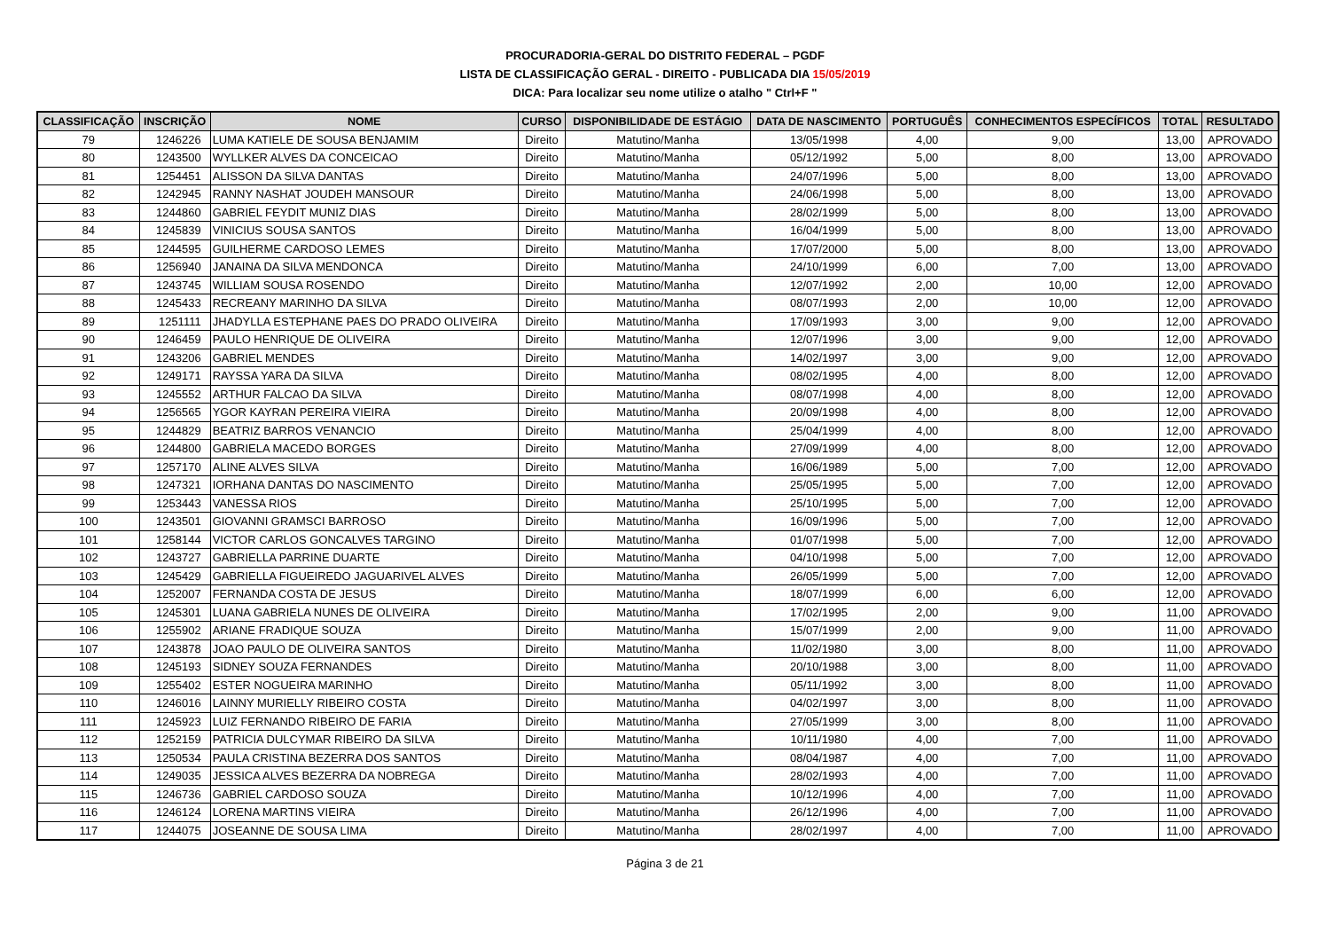PROCURADORIA-GERAL DO DISTRITO FEDERAL – PGDF
LISTA DE CLASSIFICAÇÃO GERAL - DIREITO - PUBLICADA DIA 15/05/2019
DICA: Para localizar seu nome utilize o atalho " Ctrl+F "
| CLASSIFICAÇÃO | INSCRIÇÃO | NOME | CURSO | DISPONIBILIDADE DE ESTÁGIO | DATA DE NASCIMENTO | PORTUGUÊS | CONHECIMENTOS ESPECÍFICOS | TOTAL | RESULTADO |
| --- | --- | --- | --- | --- | --- | --- | --- | --- | --- |
| 79 | 1246226 | LUMA KATIELE DE SOUSA BENJAMIM | Direito | Matutino/Manha | 13/05/1998 | 4,00 | 9,00 | 13,00 | APROVADO |
| 80 | 1243500 | WYLLKER ALVES DA CONCEICAO | Direito | Matutino/Manha | 05/12/1992 | 5,00 | 8,00 | 13,00 | APROVADO |
| 81 | 1254451 | ALISSON DA SILVA DANTAS | Direito | Matutino/Manha | 24/07/1996 | 5,00 | 8,00 | 13,00 | APROVADO |
| 82 | 1242945 | RANNY NASHAT JOUDEH MANSOUR | Direito | Matutino/Manha | 24/06/1998 | 5,00 | 8,00 | 13,00 | APROVADO |
| 83 | 1244860 | GABRIEL FEYDIT MUNIZ DIAS | Direito | Matutino/Manha | 28/02/1999 | 5,00 | 8,00 | 13,00 | APROVADO |
| 84 | 1245839 | VINICIUS SOUSA SANTOS | Direito | Matutino/Manha | 16/04/1999 | 5,00 | 8,00 | 13,00 | APROVADO |
| 85 | 1244595 | GUILHERME CARDOSO LEMES | Direito | Matutino/Manha | 17/07/2000 | 5,00 | 8,00 | 13,00 | APROVADO |
| 86 | 1256940 | JANAINA DA SILVA MENDONCA | Direito | Matutino/Manha | 24/10/1999 | 6,00 | 7,00 | 13,00 | APROVADO |
| 87 | 1243745 | WILLIAM SOUSA ROSENDO | Direito | Matutino/Manha | 12/07/1992 | 2,00 | 10,00 | 12,00 | APROVADO |
| 88 | 1245433 | RECREANY MARINHO DA SILVA | Direito | Matutino/Manha | 08/07/1993 | 2,00 | 10,00 | 12,00 | APROVADO |
| 89 | 1251111 | JHADYLLA ESTEPHANE PAES DO PRADO OLIVEIRA | Direito | Matutino/Manha | 17/09/1993 | 3,00 | 9,00 | 12,00 | APROVADO |
| 90 | 1246459 | PAULO HENRIQUE DE OLIVEIRA | Direito | Matutino/Manha | 12/07/1996 | 3,00 | 9,00 | 12,00 | APROVADO |
| 91 | 1243206 | GABRIEL MENDES | Direito | Matutino/Manha | 14/02/1997 | 3,00 | 9,00 | 12,00 | APROVADO |
| 92 | 1249171 | RAYSSA YARA DA SILVA | Direito | Matutino/Manha | 08/02/1995 | 4,00 | 8,00 | 12,00 | APROVADO |
| 93 | 1245552 | ARTHUR FALCAO DA SILVA | Direito | Matutino/Manha | 08/07/1998 | 4,00 | 8,00 | 12,00 | APROVADO |
| 94 | 1256565 | YGOR KAYRAN PEREIRA VIEIRA | Direito | Matutino/Manha | 20/09/1998 | 4,00 | 8,00 | 12,00 | APROVADO |
| 95 | 1244829 | BEATRIZ BARROS VENANCIO | Direito | Matutino/Manha | 25/04/1999 | 4,00 | 8,00 | 12,00 | APROVADO |
| 96 | 1244800 | GABRIELA MACEDO BORGES | Direito | Matutino/Manha | 27/09/1999 | 4,00 | 8,00 | 12,00 | APROVADO |
| 97 | 1257170 | ALINE ALVES SILVA | Direito | Matutino/Manha | 16/06/1989 | 5,00 | 7,00 | 12,00 | APROVADO |
| 98 | 1247321 | IORHANA DANTAS DO NASCIMENTO | Direito | Matutino/Manha | 25/05/1995 | 5,00 | 7,00 | 12,00 | APROVADO |
| 99 | 1253443 | VANESSA RIOS | Direito | Matutino/Manha | 25/10/1995 | 5,00 | 7,00 | 12,00 | APROVADO |
| 100 | 1243501 | GIOVANNI GRAMSCI BARROSO | Direito | Matutino/Manha | 16/09/1996 | 5,00 | 7,00 | 12,00 | APROVADO |
| 101 | 1258144 | VICTOR CARLOS GONCALVES TARGINO | Direito | Matutino/Manha | 01/07/1998 | 5,00 | 7,00 | 12,00 | APROVADO |
| 102 | 1243727 | GABRIELLA PARRINE DUARTE | Direito | Matutino/Manha | 04/10/1998 | 5,00 | 7,00 | 12,00 | APROVADO |
| 103 | 1245429 | GABRIELLA FIGUEIREDO JAGUARIVEL ALVES | Direito | Matutino/Manha | 26/05/1999 | 5,00 | 7,00 | 12,00 | APROVADO |
| 104 | 1252007 | FERNANDA COSTA DE JESUS | Direito | Matutino/Manha | 18/07/1999 | 6,00 | 6,00 | 12,00 | APROVADO |
| 105 | 1245301 | LUANA GABRIELA NUNES DE OLIVEIRA | Direito | Matutino/Manha | 17/02/1995 | 2,00 | 9,00 | 11,00 | APROVADO |
| 106 | 1255902 | ARIANE FRADIQUE SOUZA | Direito | Matutino/Manha | 15/07/1999 | 2,00 | 9,00 | 11,00 | APROVADO |
| 107 | 1243878 | JOAO PAULO DE OLIVEIRA SANTOS | Direito | Matutino/Manha | 11/02/1980 | 3,00 | 8,00 | 11,00 | APROVADO |
| 108 | 1245193 | SIDNEY SOUZA FERNANDES | Direito | Matutino/Manha | 20/10/1988 | 3,00 | 8,00 | 11,00 | APROVADO |
| 109 | 1255402 | ESTER NOGUEIRA MARINHO | Direito | Matutino/Manha | 05/11/1992 | 3,00 | 8,00 | 11,00 | APROVADO |
| 110 | 1246016 | LAINNY MURIELLY RIBEIRO COSTA | Direito | Matutino/Manha | 04/02/1997 | 3,00 | 8,00 | 11,00 | APROVADO |
| 111 | 1245923 | LUIZ FERNANDO RIBEIRO DE FARIA | Direito | Matutino/Manha | 27/05/1999 | 3,00 | 8,00 | 11,00 | APROVADO |
| 112 | 1252159 | PATRICIA DULCYMAR RIBEIRO DA SILVA | Direito | Matutino/Manha | 10/11/1980 | 4,00 | 7,00 | 11,00 | APROVADO |
| 113 | 1250534 | PAULA CRISTINA BEZERRA DOS SANTOS | Direito | Matutino/Manha | 08/04/1987 | 4,00 | 7,00 | 11,00 | APROVADO |
| 114 | 1249035 | JESSICA ALVES BEZERRA DA NOBREGA | Direito | Matutino/Manha | 28/02/1993 | 4,00 | 7,00 | 11,00 | APROVADO |
| 115 | 1246736 | GABRIEL CARDOSO SOUZA | Direito | Matutino/Manha | 10/12/1996 | 4,00 | 7,00 | 11,00 | APROVADO |
| 116 | 1246124 | LORENA MARTINS VIEIRA | Direito | Matutino/Manha | 26/12/1996 | 4,00 | 7,00 | 11,00 | APROVADO |
| 117 | 1244075 | JOSEANNE DE SOUSA LIMA | Direito | Matutino/Manha | 28/02/1997 | 4,00 | 7,00 | 11,00 | APROVADO |
Página 3 de 21